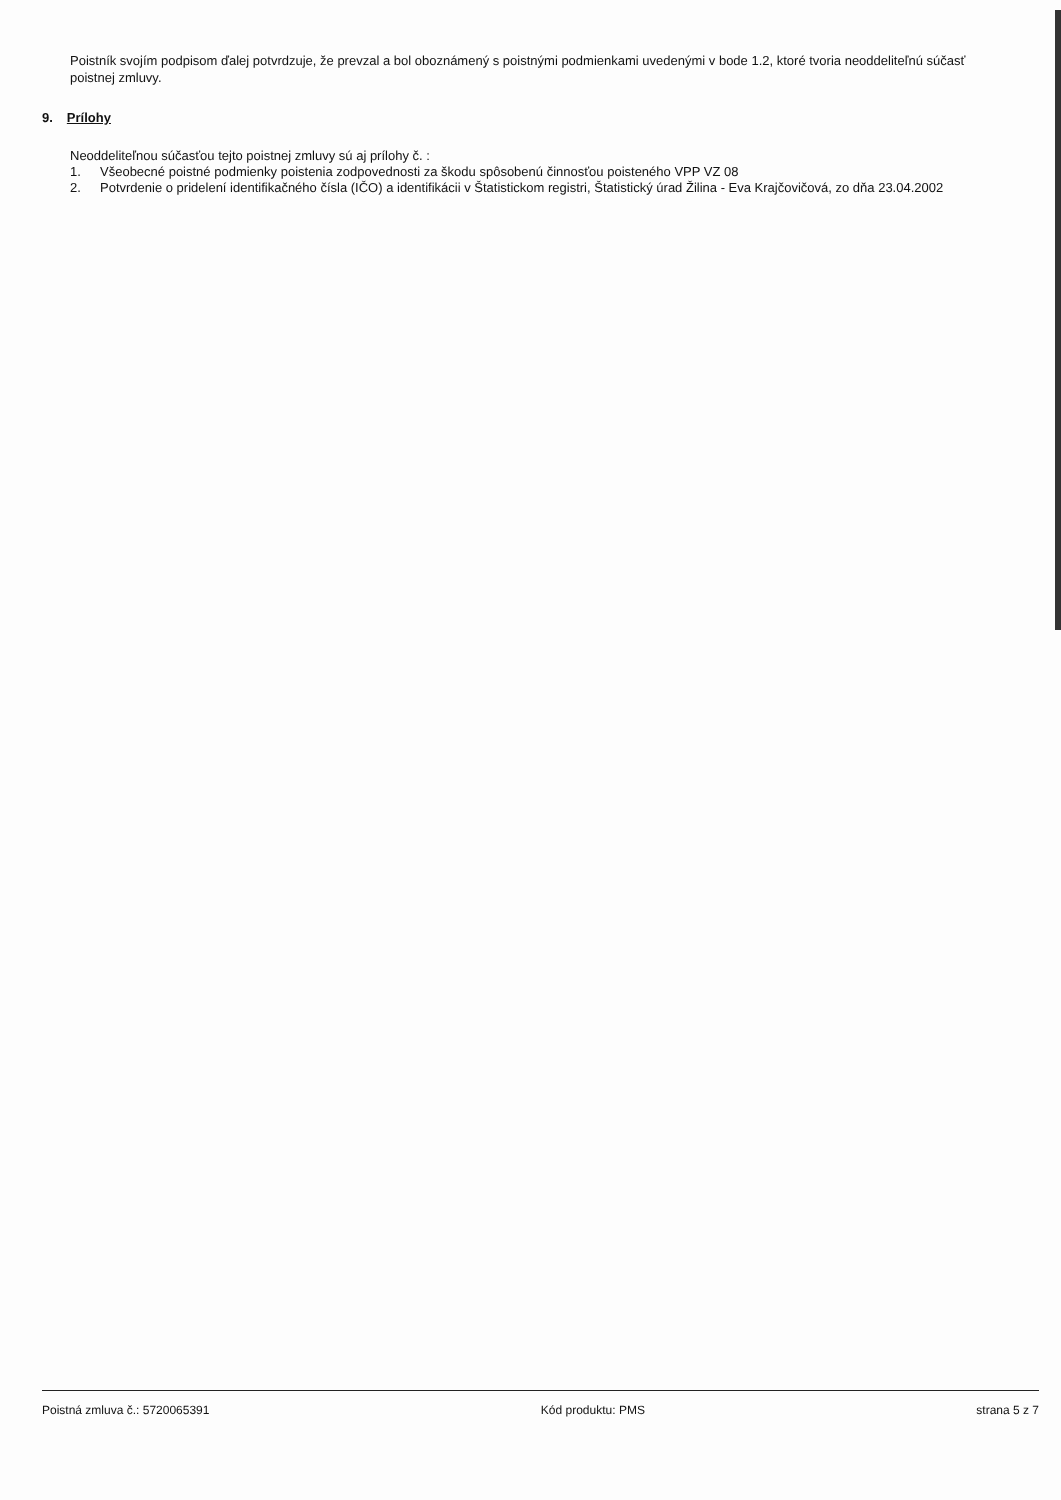Poistník svojím podpisom ďalej potvrdzuje, že prevzal a bol oboznámený s poistnými podmienkami uvedenými v bode 1.2, ktoré tvoria neoddeliteľnú súčasť poistnej zmluvy.
9. Prílohy
Neoddeliteľnou súčasťou tejto poistnej zmluvy sú aj prílohy č. :
1. Všeobecné poistné podmienky poistenia zodpovednosti za škodu spôsobenú činnosťou poisteného VPP VZ 08
2. Potvrdenie o pridelení identifikačného čísla (IČO) a identifikácii v Štatistickom registri, Štatistický úrad Žilina - Eva Krajčovičová, zo dňa 23.04.2002
Poistná zmluva č.: 5720065391 Kód produktu: PMS strana 5 z 7